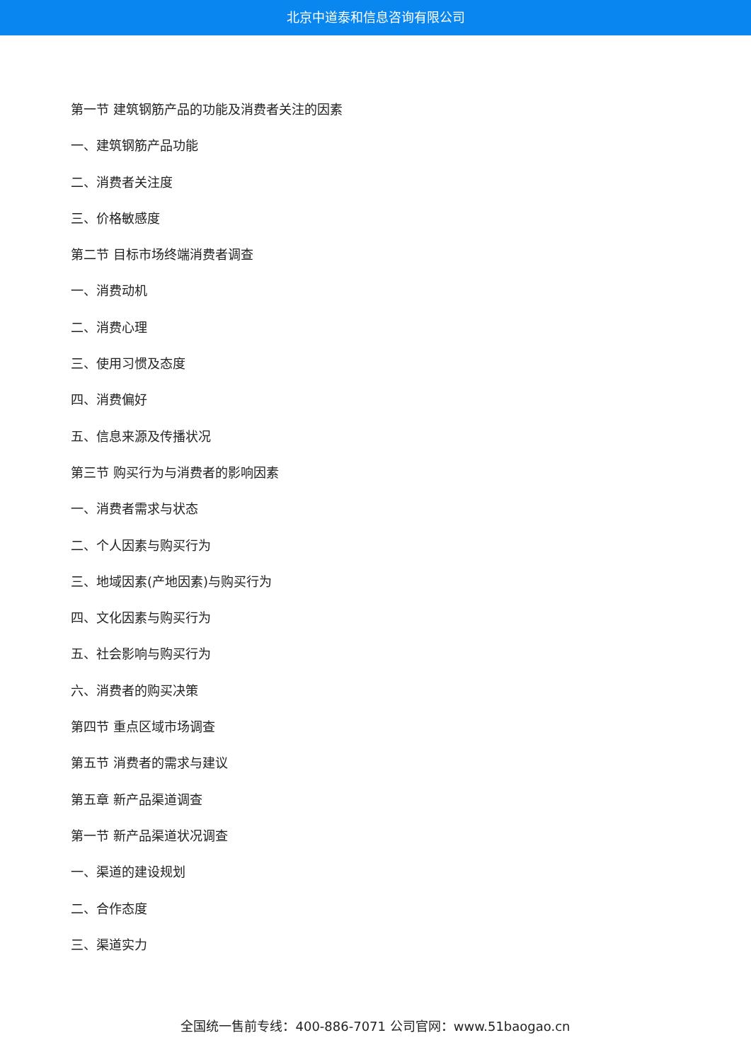北京中道泰和信息咨询有限公司
第一节 建筑钢筋产品的功能及消费者关注的因素
一、建筑钢筋产品功能
二、消费者关注度
三、价格敏感度
第二节 目标市场终端消费者调查
一、消费动机
二、消费心理
三、使用习惯及态度
四、消费偏好
五、信息来源及传播状况
第三节 购买行为与消费者的影响因素
一、消费者需求与状态
二、个人因素与购买行为
三、地域因素(产地因素)与购买行为
四、文化因素与购买行为
五、社会影响与购买行为
六、消费者的购买决策
第四节 重点区域市场调查
第五节 消费者的需求与建议
第五章 新产品渠道调查
第一节 新产品渠道状况调查
一、渠道的建设规划
二、合作态度
三、渠道实力
全国统一售前专线：400-886-7071 公司官网：www.51baogao.cn